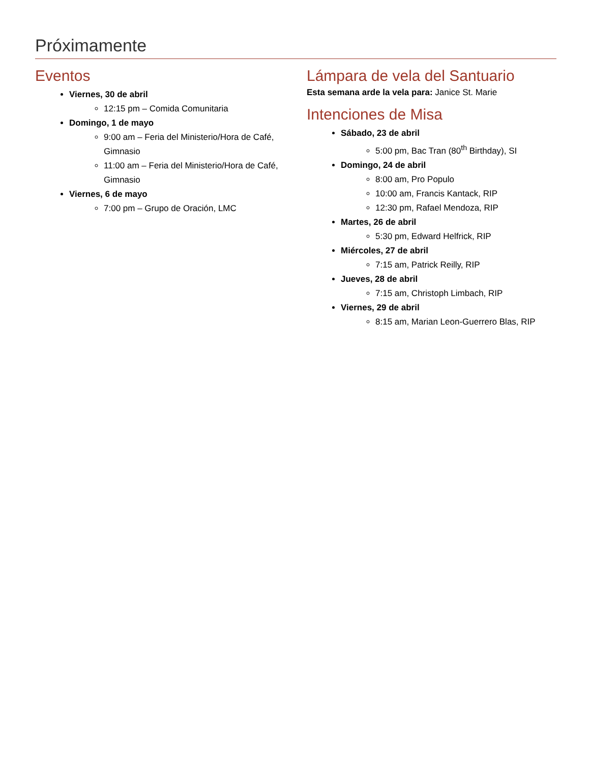Próximamente
Eventos
Viernes, 30 de abril
12:15 pm – Comida Comunitaria
Domingo, 1 de mayo
9:00 am – Feria del Ministerio/Hora de Café, Gimnasio
11:00 am – Feria del Ministerio/Hora de Café, Gimnasio
Viernes, 6 de mayo
7:00 pm – Grupo de Oración, LMC
Lámpara de vela del Santuario
Esta semana arde la vela para: Janice St. Marie
Intenciones de Misa
Sábado, 23 de abril
5:00 pm, Bac Tran (80<sup>th</sup> Birthday), SI
Domingo, 24 de abril
8:00 am, Pro Populo
10:00 am, Francis Kantack, RIP
12:30 pm, Rafael Mendoza, RIP
Martes, 26 de abril
5:30 pm, Edward Helfrick, RIP
Miércoles, 27 de abril
7:15 am, Patrick Reilly, RIP
Jueves, 28 de abril
7:15 am, Christoph Limbach, RIP
Viernes, 29 de abril
8:15 am, Marian Leon-Guerrero Blas, RIP